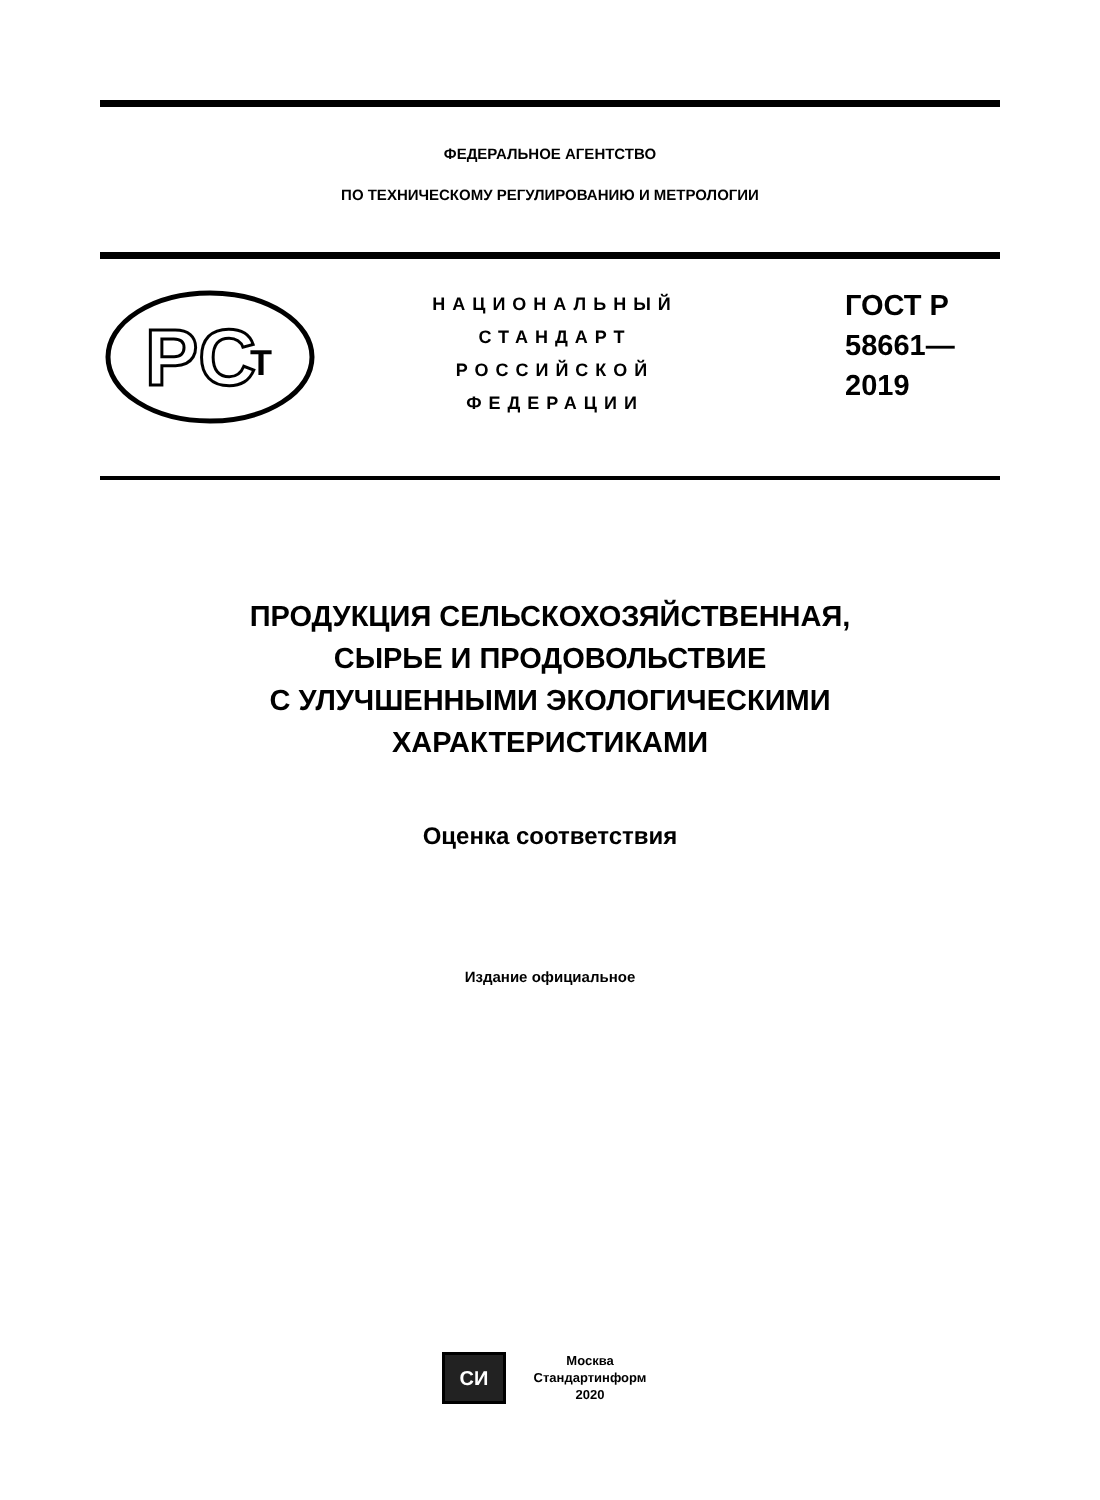ФЕДЕРАЛЬНОЕ АГЕНТСТВО
ПО ТЕХНИЧЕСКОМУ РЕГУЛИРОВАНИЮ И МЕТРОЛОГИИ
PC
T
НАЦИОНАЛЬНЫЙ
СТАНДАРТ
РОССИЙСКОЙ
ФЕДЕРАЦИИ
ГОСТ Р
58661—
2019
ПРОДУКЦИЯ СЕЛЬСКОХОЗЯЙСТВЕННАЯ,
СЫРЬЕ И ПРОДОВОЛЬСТВИЕ
С УЛУЧШЕННЫМИ ЭКОЛОГИЧЕСКИМИ
ХАРАКТЕРИСТИКАМИ
Оценка соответствия
Издание официальное
СИ
Москва
Стандартинформ
2020